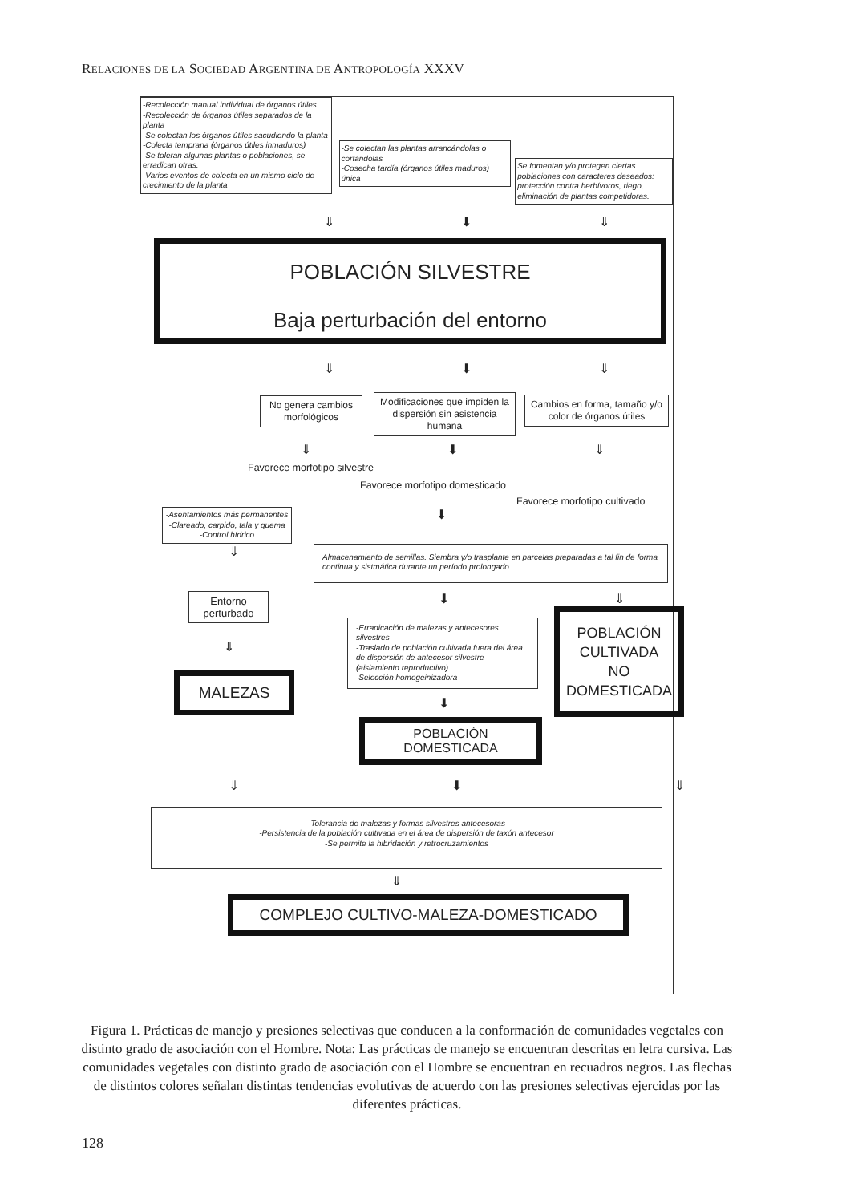RELACIONES DE LA SOCIEDAD ARGENTINA DE ANTROPOLOGÍA XXXV
-Recolección manual individual de órganos útiles
-Recolección de órganos útiles separados de la planta
-Se colectan los órganos útiles sacudiendo la planta
-Colecta temprana (órganos útiles inmaduros)
-Se toleran algunas plantas o poblaciones, se erradican otras.
-Varios eventos de colecta en un mismo ciclo de crecimiento de la planta
-Se colectan las plantas arrancándolas o cortándolas
-Cosecha tardía (órganos útiles maduros) única
Se fomentan y/o protegen ciertas poblaciones con caracteres deseados: protección contra herbívoros, riego, eliminación de plantas competidoras.
⇓ ⬇ ⇓
POBLACIÓN SILVESTRE
Baja perturbación del entorno
⇓ ⬇ ⇓
No genera cambios morfológicos
Modificaciones que impiden la dispersión sin asistencia humana
Cambios en forma, tamaño y/o color de órganos útiles
⇓ ⬇ ⇓
Favorece morfotipo silvestre
Favorece morfotipo domesticado
Favorece morfotipo cultivado
-Asentamientos más permanentes
-Clareado, carpido, tala y quema
-Control hídrico
⬇
⇓
Almacenamiento de semillas. Siembra y/o trasplante en parcelas preparadas a tal fin de forma continua y sistmática durante un período prolongado.
Entorno perturbado
⇓
MALEZAS
⬇
-Erradicación de malezas y antecesores silvestres
-Traslado de población cultivada fuera del área de dispersión de antecesor silvestre (aislamiento reproductivo)
-Selección homogeinizadora
⬇
POBLACIÓN DOMESTICADA
⇓
POBLACIÓN
CULTIVADA
NO
DOMESTICADA
⇓ ⬇ ⇓
-Tolerancia de malezas y formas silvestres antecesoras
-Persistencia de la población cultivada en el área de dispersión de taxón antecesor
-Se permite la hibridación y retrocruzamientos
⇓
COMPLEJO CULTIVO-MALEZA-DOMESTICADO
Figura 1. Prácticas de manejo y presiones selectivas que conducen a la conformación de comunidades vegetales con distinto grado de asociación con el Hombre. Nota: Las prácticas de manejo se encuentran descritas en letra cursiva. Las comunidades vegetales con distinto grado de asociación con el Hombre se encuentran en recuadros negros. Las flechas de distintos colores señalan distintas tendencias evolutivas de acuerdo con las presiones selectivas ejercidas por las diferentes prácticas.
128